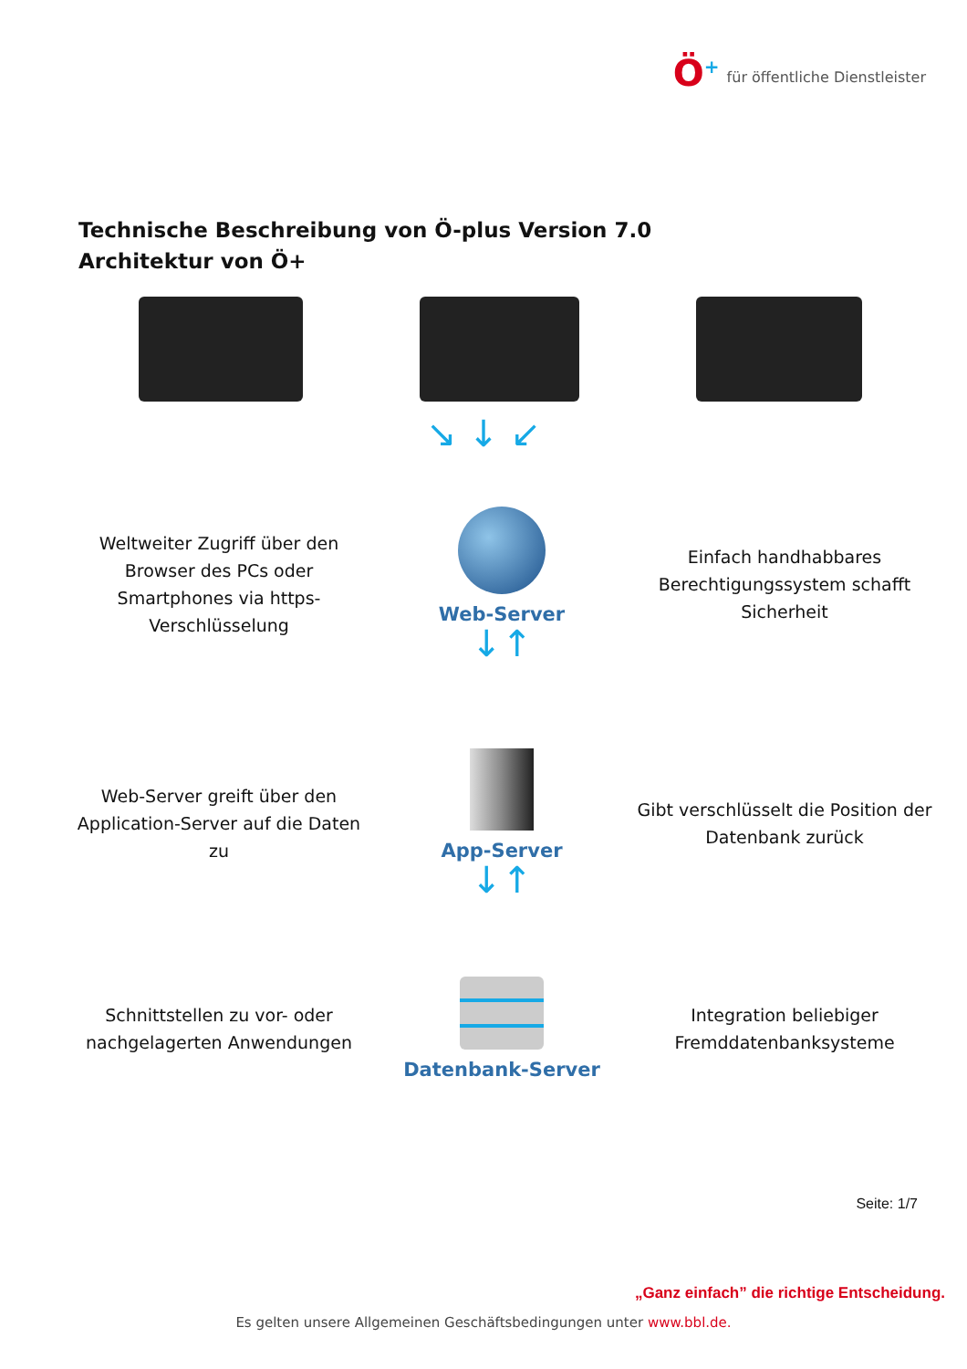Ö<sup>+</sup>
für öffentliche Dienstleister
Technische Beschreibung von Ö-plus Version 7.0
Architektur von Ö+
↘ ↓ ↙
Weltweiter Zugriff über den Browser des PCs oder Smartphones via https-Verschlüsselung
Web-Server
↓↑
Einfach handhabbares Berechtigungssystem schafft Sicherheit
Web-Server greift über den Application-Server auf die Daten zu
App-Server
↓↑
Gibt verschlüsselt die Position der Datenbank zurück
Schnittstellen zu vor- oder nachgelagerten Anwendungen
Datenbank-Server
Integration beliebiger Fremddatenbanksysteme
Seite: 1/7
„Ganz einfach” die richtige Entscheidung.
Es gelten unsere Allgemeinen Geschäftsbedingungen unter www.bbl.de.